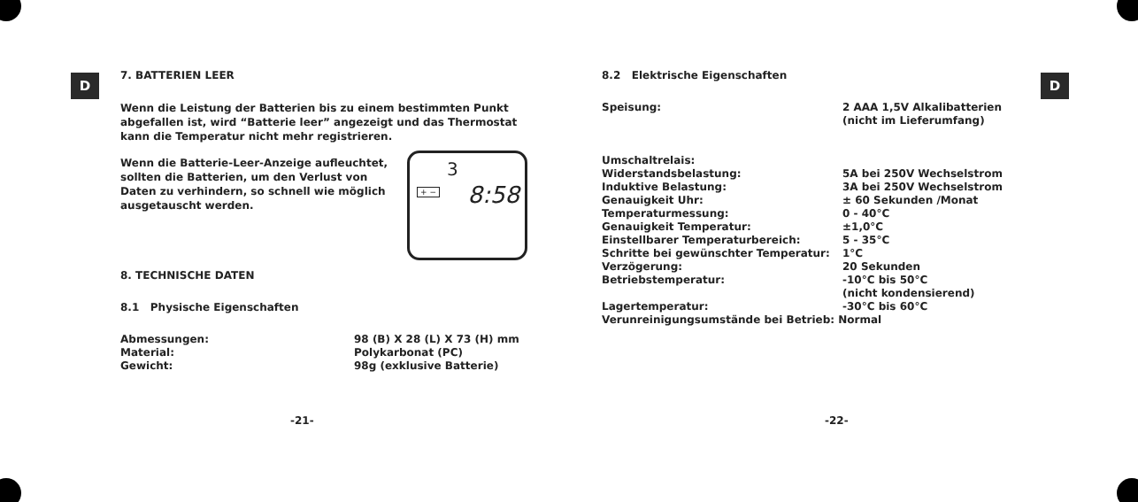D D
7. BATTERIEN LEER
Wenn die Leistung der Batterien bis zu einem bestimmten Punkt abgefallen ist, wird “Batterie leer” angezeigt und das Thermostat kann die Temperatur nicht mehr registrieren.
3
+ − 8:58
Wenn die Batterie-Leer-Anzeige aufleuchtet, sollten die Batterien, um den Verlust von Daten zu verhindern, so schnell wie möglich ausgetauscht werden.
8. TECHNISCHE DATEN
8.1 Physische Eigenschaften
| Abmessungen: | 98 (B) X 28 (L) X 73 (H) mm |
| Material: | Polykarbonat (PC) |
| Gewicht: | 98g (exklusive Batterie) |
-21-
8.2 Elektrische Eigenschaften
| Speisung: | 2 AAA 1,5V Alkalibatterien (nicht im Lieferumfang) |
| Umschaltrelais: | |
| Widerstandsbelastung: | 5A bei 250V Wechselstrom |
| Induktive Belastung: | 3A bei 250V Wechselstrom |
| Genauigkeit Uhr: | ± 60 Sekunden /Monat |
| Temperaturmessung: | 0 - 40°C |
| Genauigkeit Temperatur: | ±1,0°C |
| Einstellbarer Temperaturbereich: | 5 - 35°C |
| Schritte bei gewünschter Temperatur: | 1°C |
| Verzögerung: | 20 Sekunden |
| Betriebstemperatur: | -10°C bis 50°C (nicht kondensierend) |
| Lagertemperatur: | -30°C bis 60°C |
| Verunreinigungsumstände bei Betrieb: Normal | |
-22-